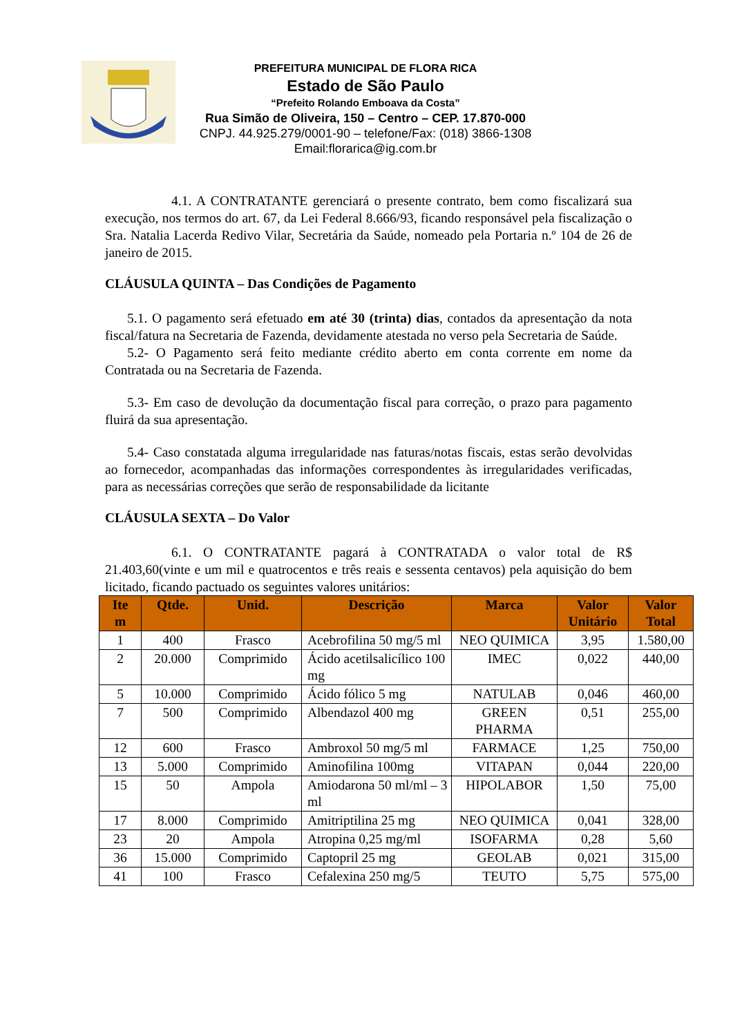PREFEITURA MUNICIPAL DE FLORA RICA
Estado de São Paulo
“Prefeito Rolando Emboava da Costa”
Rua Simão de Oliveira, 150 – Centro – CEP. 17.870-000
CNPJ. 44.925.279/0001-90 – telefone/Fax: (018) 3866-1308
Email:florarica@ig.com.br
4.1. A CONTRATANTE gerenciará o presente contrato, bem como fiscalizará sua execução, nos termos do art. 67, da Lei Federal 8.666/93, ficando responsável pela fiscalização o Sra. Natalia Lacerda Redivo Vilar, Secretária da Saúde, nomeado pela Portaria n.º 104 de 26 de janeiro de 2015.
CLÁUSULA QUINTA – Das Condições de Pagamento
5.1. O pagamento será efetuado em até 30 (trinta) dias, contados da apresentação da nota fiscal/fatura na Secretaria de Fazenda, devidamente atestada no verso pela Secretaria de Saúde.
5.2- O Pagamento será feito mediante crédito aberto em conta corrente em nome da Contratada ou na Secretaria de Fazenda.
5.3- Em caso de devolução da documentação fiscal para correção, o prazo para pagamento fluirá da sua apresentação.
5.4- Caso constatada alguma irregularidade nas faturas/notas fiscais, estas serão devolvidas ao fornecedor, acompanhadas das informações correspondentes às irregularidades verificadas, para as necessárias correções que serão de responsabilidade da licitante
CLÁUSULA SEXTA – Do Valor
6.1. O CONTRATANTE pagará à CONTRATADA o valor total de R$ 21.403,60(vinte e um mil e quatrocentos e três reais e sessenta centavos) pela aquisição do bem licitado, ficando pactuado os seguintes valores unitários:
| Ite m | Qtde. | Unid. | Descrição | Marca | Valor Unitário | Valor Total |
| --- | --- | --- | --- | --- | --- | --- |
| 1 | 400 | Frasco | Acebrofilina 50 mg/5 ml | NEO QUIMICA | 3,95 | 1.580,00 |
| 2 | 20.000 | Comprimido | Ácido acetilsalicílico 100 mg | IMEC | 0,022 | 440,00 |
| 5 | 10.000 | Comprimido | Ácido fólico 5 mg | NATULAB | 0,046 | 460,00 |
| 7 | 500 | Comprimido | Albendazol 400 mg | GREEN PHARMA | 0,51 | 255,00 |
| 12 | 600 | Frasco | Ambroxol 50 mg/5 ml | FARMACE | 1,25 | 750,00 |
| 13 | 5.000 | Comprimido | Aminofilina 100mg | VITAPAN | 0,044 | 220,00 |
| 15 | 50 | Ampola | Amiodarona 50 ml/ml – 3 ml | HIPOLABOR | 1,50 | 75,00 |
| 17 | 8.000 | Comprimido | Amitriptilina 25 mg | NEO QUIMICA | 0,041 | 328,00 |
| 23 | 20 | Ampola | Atropina 0,25 mg/ml | ISOFARMA | 0,28 | 5,60 |
| 36 | 15.000 | Comprimido | Captopril 25 mg | GEOLAB | 0,021 | 315,00 |
| 41 | 100 | Frasco | Cefalexina 250 mg/5 | TEUTO | 5,75 | 575,00 |